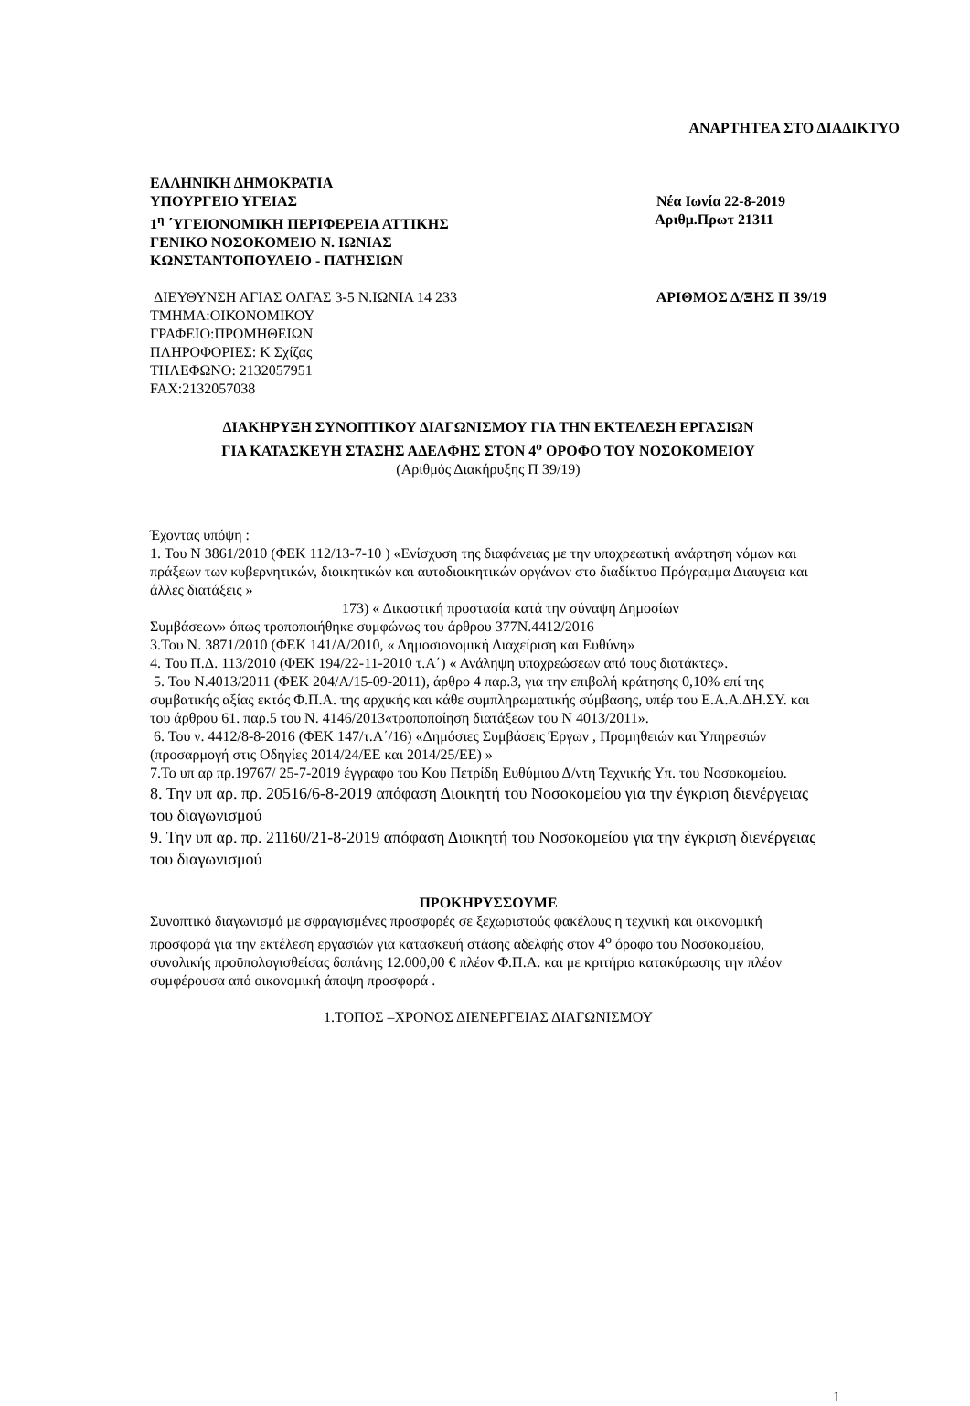ΑΝΑΡΤΗΤΕΑ ΣΤΟ ΔΙΑΔΙΚΤΥΟ
ΕΛΛΗΝΙΚΗ ΔΗΜΟΚΡΑΤΙΑ
ΥΠΟΥΡΓΕΙΟ ΥΓΕΙΑΣ Νέα Ιωνία 22-8-2019
1<sup>η</sup> ΄ΥΓΕΙΟΝΟΜΙΚΗ ΠΕΡΙΦΕΡΕΙΑ ΑΤΤΙΚΗΣ Αριθμ.Πρωτ 21311
ΓΕΝΙΚΟ ΝΟΣΟΚΟΜΕΙΟ Ν. ΙΩΝΙΑΣ
ΚΩΝΣΤΑΝΤΟΠΟΥΛΕΙΟ - ΠΑΤΗΣΙΩΝ
ΔΙΕΥΘΥΝΣΗ ΑΓΙΑΣ ΟΛΓΑΣ 3-5 Ν.ΙΩΝΙΑ 14 233 ΑΡΙΘΜΟΣ Δ/ΞΗΣ Π 39/19
ΤΜΗΜΑ:ΟΙΚΟΝΟΜΙΚΟΥ
ΓΡΑΦΕΙΟ:ΠΡΟΜΗΘΕΙΩΝ
ΠΛΗΡΟΦΟΡΙΕΣ: Κ Σχίζας
ΤΗΛΕΦΩΝΟ: 2132057951
FAX:2132057038
ΔΙΑΚΗΡΥΞΗ ΣΥΝΟΠΤΙΚΟΥ ΔΙΑΓΩΝΙΣΜΟΥ ΓΙΑ ΤΗΝ ΕΚΤΕΛΕΣΗ ΕΡΓΑΣΙΩΝ
ΓΙΑ ΚΑΤΑΣΚΕΥΗ ΣΤΑΣΗΣ ΑΔΕΛΦΗΣ ΣΤΟΝ 4<sup>ο</sup> ΟΡΟΦΟ ΤΟΥ ΝΟΣΟΚΟΜΕΙΟΥ
(Αριθμός Διακήρυξης Π 39/19)
Έχοντας υπόψη :
1. Του Ν 3861/2010 (ΦΕΚ 112/13-7-10 ) «Ενίσχυση της διαφάνειας με την υποχρεωτική ανάρτηση νόμων και πράξεων των κυβερνητικών, διοικητικών και αυτοδιοικητικών οργάνων στο διαδίκτυο Πρόγραμμα Διαυγεια και άλλες διατάξεις »
173) « Δικαστική προστασία κατά την σύναψη Δημοσίων
Συμβάσεων» όπως τροποποιήθηκε συμφώνως του άρθρου 377Ν.4412/2016
3.Του Ν. 3871/2010 (ΦΕΚ 141/Α/2010, « Δημοσιονομική Διαχείριση και Ευθύνη»
4. Του Π.Δ. 113/2010 (ΦΕΚ 194/22-11-2010 τ.Α΄) « Ανάληψη υποχρεώσεων από τους διατάκτες».
5. Του Ν.4013/2011 (ΦΕΚ 204/Α/15-09-2011), άρθρο 4 παρ.3, για την επιβολή κράτησης 0,10% επί της συμβατικής αξίας εκτός Φ.Π.Α. της αρχικής και κάθε συμπληρωματικής σύμβασης, υπέρ του Ε.Α.Α.ΔΗ.ΣΥ. και του άρθρου 61. παρ.5 του Ν. 4146/2013«τροποποίηση διατάξεων του Ν 4013/2011».
6. Του ν. 4412/8-8-2016 (ΦΕΚ 147/τ.Α΄/16) «Δημόσιες Συμβάσεις Έργων , Προμηθειών και Υπηρεσιών (προσαρμογή στις Οδηγίες 2014/24/ΕΕ και 2014/25/ΕΕ) »
7.Το υπ αρ πρ.19767/ 25-7-2019 έγγραφο του Κου Πετρίδη Ευθύμιου Δ/ντη Τεχνικής Υπ. του Νοσοκομείου.
8. Την υπ αρ. πρ. 20516/6-8-2019 απόφαση Διοικητή του Νοσοκομείου για την έγκριση διενέργειας του διαγωνισμού
9. Την υπ αρ. πρ. 21160/21-8-2019 απόφαση Διοικητή του Νοσοκομείου για την έγκριση διενέργειας του διαγωνισμού
ΠΡΟΚΗΡΥΣΣΟΥΜΕ
Συνοπτικό διαγωνισμό με σφραγισμένες προσφορές σε ξεχωριστούς φακέλους η τεχνική και οικονομική προσφορά για την εκτέλεση εργασιών για κατασκευή στάσης αδελφής στον 4<sup>ο</sup> όροφο του Νοσοκομείου, συνολικής προϋπολογισθείσας δαπάνης 12.000,00 € πλέον Φ.Π.Α. και με κριτήριο κατακύρωσης την πλέον συμφέρουσα από οικονομική άποψη προσφορά .
1.ΤΟΠΟΣ –ΧΡΟΝΟΣ ΔΙΕΝΕΡΓΕΙΑΣ ΔΙΑΓΩΝΙΣΜΟΥ
1